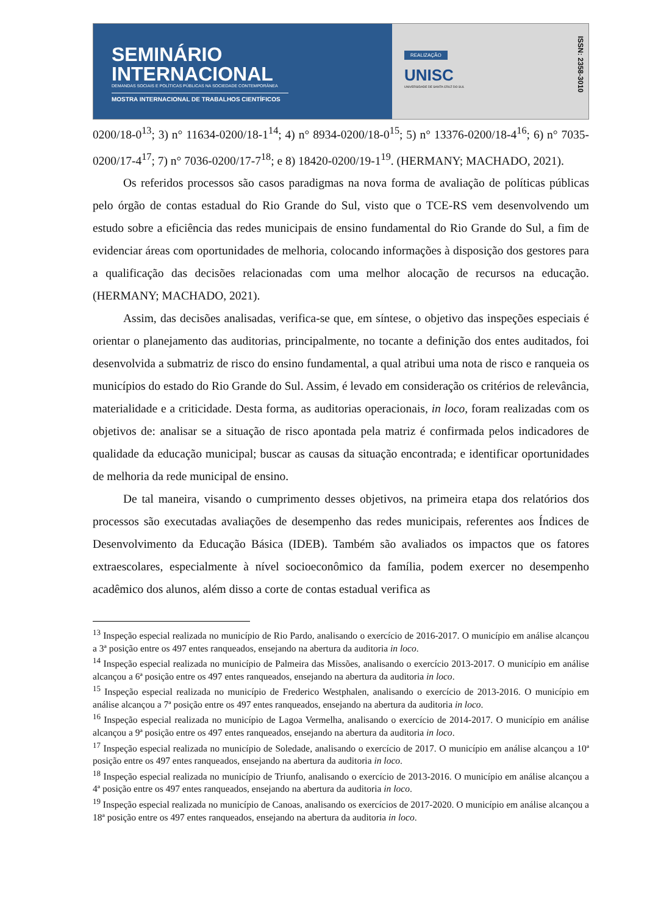SEMINÁRIO
INTERNACIONAL
DEMANDAS SOCIAIS E POLÍTICAS PÚBLICAS NA SOCIEDADE CONTEMPORÂNEA
MOSTRA INTERNACIONAL DE TRABALHOS CIENTÍFICOS
REALIZAÇÃO
UNISC
UNIVERSIDADE DE SANTA CRUZ DO SUL
ISSN: 2358-3010
0200/18-0<sup>13</sup>; 3) n° 11634-0200/18-1<sup>14</sup>; 4) n° 8934-0200/18-0<sup>15</sup>; 5) n° 13376-0200/18-4<sup>16</sup>; 6) n° 7035-0200/17-4<sup>17</sup>; 7) n° 7036-0200/17-7<sup>18</sup>; e 8) 18420-0200/19-1<sup>19</sup>. (HERMANY; MACHADO, 2021).
Os referidos processos são casos paradigmas na nova forma de avaliação de políticas públicas pelo órgão de contas estadual do Rio Grande do Sul, visto que o TCE-RS vem desenvolvendo um estudo sobre a eficiência das redes municipais de ensino fundamental do Rio Grande do Sul, a fim de evidenciar áreas com oportunidades de melhoria, colocando informações à disposição dos gestores para a qualificação das decisões relacionadas com uma melhor alocação de recursos na educação. (HERMANY; MACHADO, 2021).
Assim, das decisões analisadas, verifica-se que, em síntese, o objetivo das inspeções especiais é orientar o planejamento das auditorias, principalmente, no tocante a definição dos entes auditados, foi desenvolvida a submatriz de risco do ensino fundamental, a qual atribui uma nota de risco e ranqueia os municípios do estado do Rio Grande do Sul. Assim, é levado em consideração os critérios de relevância, materialidade e a criticidade. Desta forma, as auditorias operacionais, in loco, foram realizadas com os objetivos de: analisar se a situação de risco apontada pela matriz é confirmada pelos indicadores de qualidade da educação municipal; buscar as causas da situação encontrada; e identificar oportunidades de melhoria da rede municipal de ensino.
De tal maneira, visando o cumprimento desses objetivos, na primeira etapa dos relatórios dos processos são executadas avaliações de desempenho das redes municipais, referentes aos Índices de Desenvolvimento da Educação Básica (IDEB). Também são avaliados os impactos que os fatores extraescolares, especialmente à nível socioeconômico da família, podem exercer no desempenho acadêmico dos alunos, além disso a corte de contas estadual verifica as
<sup>13</sup> Inspeção especial realizada no município de Rio Pardo, analisando o exercício de 2016-2017. O município em análise alcançou a 3ª posição entre os 497 entes ranqueados, ensejando na abertura da auditoria in loco.
<sup>14</sup> Inspeção especial realizada no município de Palmeira das Missões, analisando o exercício 2013-2017. O município em análise alcançou a 6ª posição entre os 497 entes ranqueados, ensejando na abertura da auditoria in loco.
<sup>15</sup> Inspeção especial realizada no município de Frederico Westphalen, analisando o exercício de 2013-2016. O município em análise alcançou a 7ª posição entre os 497 entes ranqueados, ensejando na abertura da auditoria in loco.
<sup>16</sup> Inspeção especial realizada no município de Lagoa Vermelha, analisando o exercício de 2014-2017. O município em análise alcançou a 9ª posição entre os 497 entes ranqueados, ensejando na abertura da auditoria in loco.
<sup>17</sup> Inspeção especial realizada no município de Soledade, analisando o exercício de 2017. O município em análise alcançou a 10ª posição entre os 497 entes ranqueados, ensejando na abertura da auditoria in loco.
<sup>18</sup> Inspeção especial realizada no município de Triunfo, analisando o exercício de 2013-2016. O município em análise alcançou a 4ª posição entre os 497 entes ranqueados, ensejando na abertura da auditoria in loco.
<sup>19</sup> Inspeção especial realizada no município de Canoas, analisando os exercícios de 2017-2020. O município em análise alcançou a 18ª posição entre os 497 entes ranqueados, ensejando na abertura da auditoria in loco.